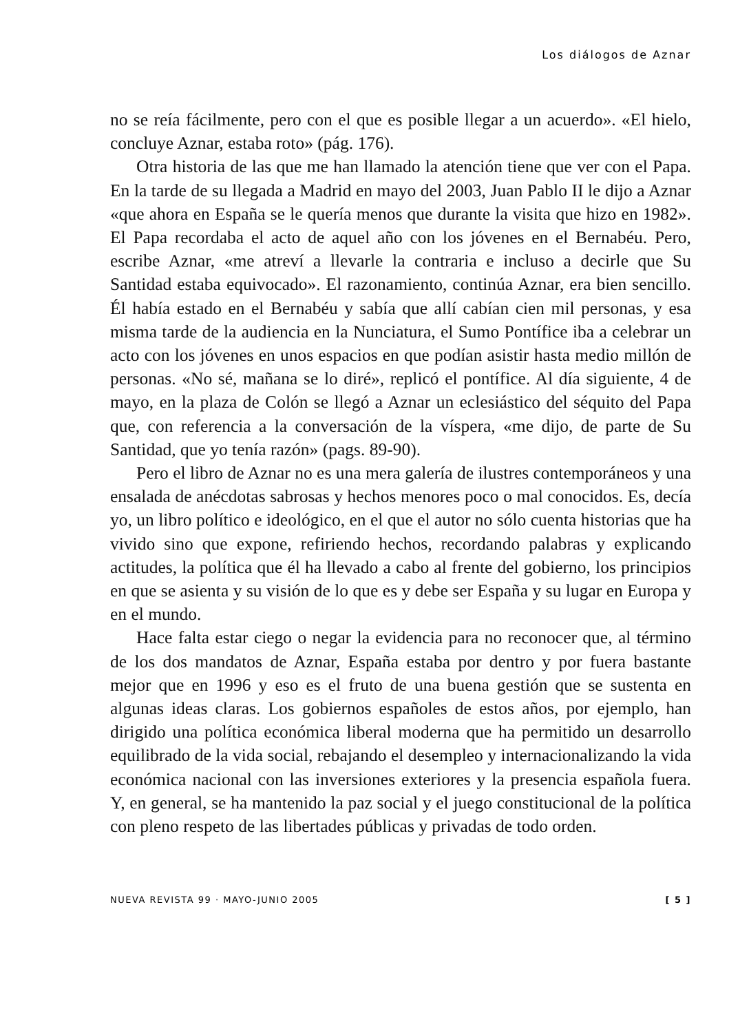Los diálogos de Aznar
no se reía fácilmente, pero con el que es posible llegar a un acuerdo». «El hielo, concluye Aznar, estaba roto» (pág. 176).
Otra historia de las que me han llamado la atención tiene que ver con el Papa. En la tarde de su llegada a Madrid en mayo del 2003, Juan Pablo II le dijo a Aznar «que ahora en España se le quería menos que durante la visita que hizo en 1982». El Papa recordaba el acto de aquel año con los jóvenes en el Bernabéu. Pero, escribe Aznar, «me atreví a llevarle la contraria e incluso a decirle que Su Santidad estaba equivocado». El razonamiento, continúa Aznar, era bien sencillo. Él había estado en el Bernabéu y sabía que allí cabían cien mil personas, y esa misma tarde de la audiencia en la Nunciatura, el Sumo Pontífice iba a celebrar un acto con los jóvenes en unos espacios en que podían asistir hasta medio millón de personas. «No sé, mañana se lo diré», replicó el pontífice. Al día siguiente, 4 de mayo, en la plaza de Colón se llegó a Aznar un eclesiástico del séquito del Papa que, con referencia a la conversación de la víspera, «me dijo, de parte de Su Santidad, que yo tenía razón» (pags. 89-90).
Pero el libro de Aznar no es una mera galería de ilustres contemporáneos y una ensalada de anécdotas sabrosas y hechos menores poco o mal conocidos. Es, decía yo, un libro político e ideológico, en el que el autor no sólo cuenta historias que ha vivido sino que expone, refiriendo hechos, recordando palabras y explicando actitudes, la política que él ha llevado a cabo al frente del gobierno, los principios en que se asienta y su visión de lo que es y debe ser España y su lugar en Europa y en el mundo.
Hace falta estar ciego o negar la evidencia para no reconocer que, al término de los dos mandatos de Aznar, España estaba por dentro y por fuera bastante mejor que en 1996 y eso es el fruto de una buena gestión que se sustenta en algunas ideas claras. Los gobiernos españoles de estos años, por ejemplo, han dirigido una política económica liberal moderna que ha permitido un desarrollo equilibrado de la vida social, rebajando el desempleo y internacionalizando la vida económica nacional con las inversiones exteriores y la presencia española fuera. Y, en general, se ha mantenido la paz social y el juego constitucional de la política con pleno respeto de las libertades públicas y privadas de todo orden.
NUEVA REVISTA 99 · MAYO-JUNIO 2005 [ 5 ]